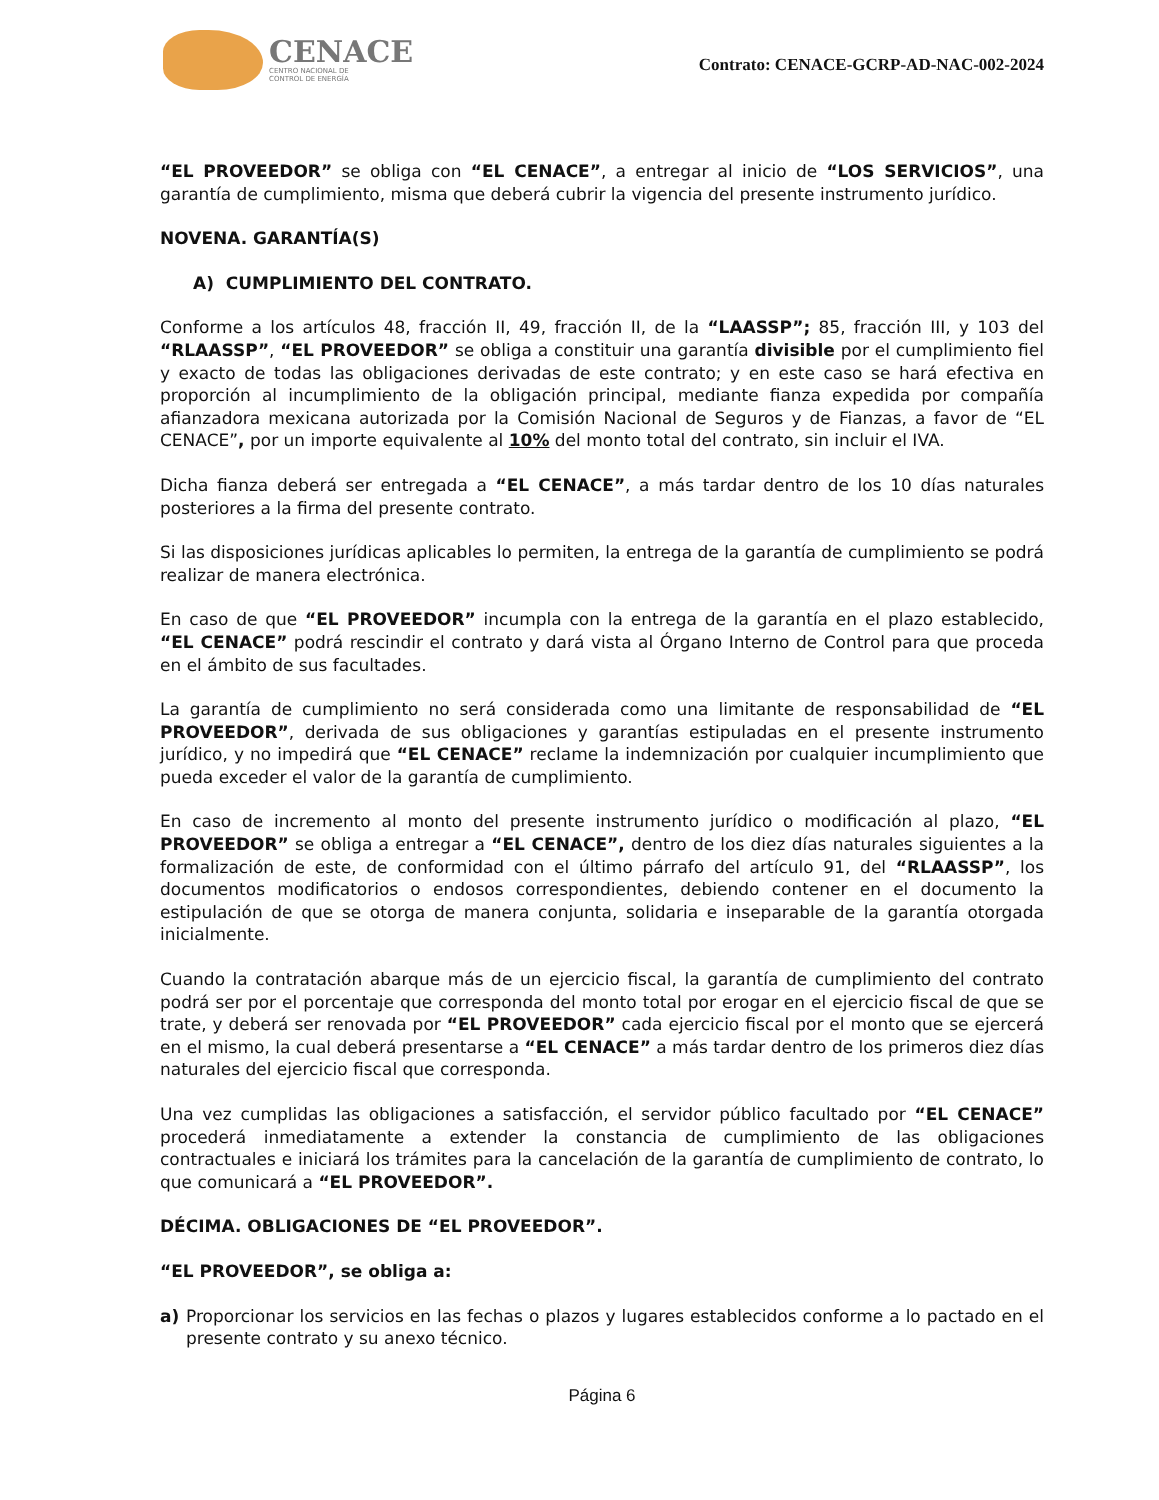CENACE
CENTRO NACIONAL DE
CONTROL DE ENERGÍA
Contrato: CENACE-GCRP-AD-NAC-002-2024
“EL PROVEEDOR” se obliga con “EL CENACE”, a entregar al inicio de “LOS SERVICIOS”, una garantía de cumplimiento, misma que deberá cubrir la vigencia del presente instrumento jurídico.
NOVENA. GARANTÍA(S)
A) CUMPLIMIENTO DEL CONTRATO.
Conforme a los artículos 48, fracción II, 49, fracción II, de la “LAASSP”; 85, fracción III, y 103 del “RLAASSP”, “EL PROVEEDOR” se obliga a constituir una garantía divisible por el cumplimiento fiel y exacto de todas las obligaciones derivadas de este contrato; y en este caso se hará efectiva en proporción al incumplimiento de la obligación principal, mediante fianza expedida por compañía afianzadora mexicana autorizada por la Comisión Nacional de Seguros y de Fianzas, a favor de “EL CENACE”, por un importe equivalente al 10% del monto total del contrato, sin incluir el IVA.
Dicha fianza deberá ser entregada a “EL CENACE”, a más tardar dentro de los 10 días naturales posteriores a la firma del presente contrato.
Si las disposiciones jurídicas aplicables lo permiten, la entrega de la garantía de cumplimiento se podrá realizar de manera electrónica.
En caso de que “EL PROVEEDOR” incumpla con la entrega de la garantía en el plazo establecido, “EL CENACE” podrá rescindir el contrato y dará vista al Órgano Interno de Control para que proceda en el ámbito de sus facultades.
La garantía de cumplimiento no será considerada como una limitante de responsabilidad de “EL PROVEEDOR”, derivada de sus obligaciones y garantías estipuladas en el presente instrumento jurídico, y no impedirá que “EL CENACE” reclame la indemnización por cualquier incumplimiento que pueda exceder el valor de la garantía de cumplimiento.
En caso de incremento al monto del presente instrumento jurídico o modificación al plazo, “EL PROVEEDOR” se obliga a entregar a “EL CENACE”, dentro de los diez días naturales siguientes a la formalización de este, de conformidad con el último párrafo del artículo 91, del “RLAASSP”, los documentos modificatorios o endosos correspondientes, debiendo contener en el documento la estipulación de que se otorga de manera conjunta, solidaria e inseparable de la garantía otorgada inicialmente.
Cuando la contratación abarque más de un ejercicio fiscal, la garantía de cumplimiento del contrato podrá ser por el porcentaje que corresponda del monto total por erogar en el ejercicio fiscal de que se trate, y deberá ser renovada por “EL PROVEEDOR” cada ejercicio fiscal por el monto que se ejercerá en el mismo, la cual deberá presentarse a “EL CENACE” a más tardar dentro de los primeros diez días naturales del ejercicio fiscal que corresponda.
Una vez cumplidas las obligaciones a satisfacción, el servidor público facultado por “EL CENACE” procederá inmediatamente a extender la constancia de cumplimiento de las obligaciones contractuales e iniciará los trámites para la cancelación de la garantía de cumplimiento de contrato, lo que comunicará a “EL PROVEEDOR”.
DÉCIMA. OBLIGACIONES DE “EL PROVEEDOR”.
“EL PROVEEDOR”, se obliga a:
a) Proporcionar los servicios en las fechas o plazos y lugares establecidos conforme a lo pactado en el presente contrato y su anexo técnico.
Página 6